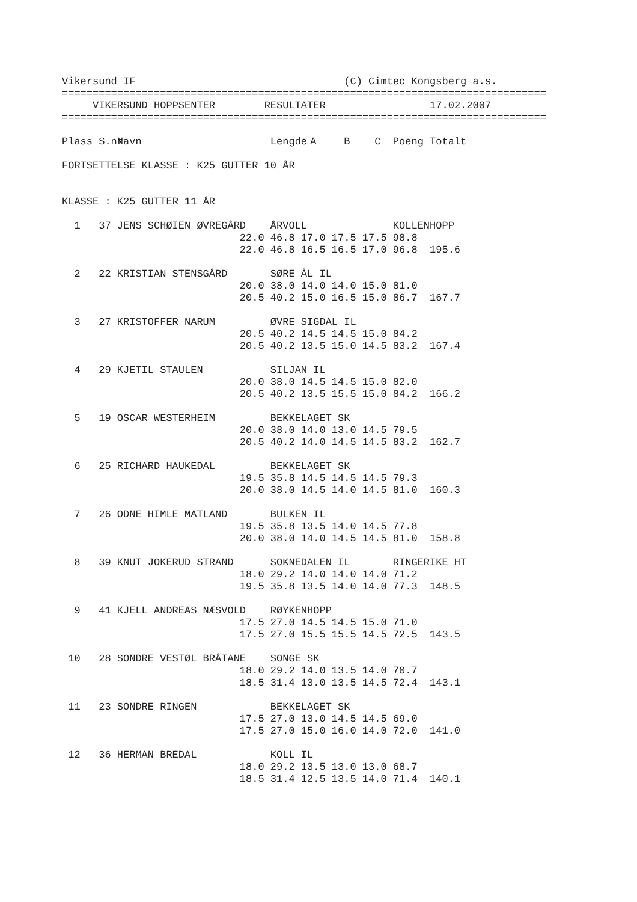Vikersund IF (C) Cimtec Kongsberg a.s.
===============================================================================
VIKERSUND HOPPSENTER RESULTATER 17.02.2007
===============================================================================
| Plass S.nr | | Navn | | Lengde | A | B | C | Poeng | Totalt |
| --- | --- | --- | --- | --- | --- | --- | --- | --- | --- |
| FORTSETTELSE KLASSE : K25 GUTTER 10 ÅR | | | | | | | | | |
| KLASSE : K25 GUTTER 11 ÅR | | | | | | | | | |
| 1 | 37 | JENS SCHØIEN ØVREGÅRD | | ÅRVOLL | | | | KOLLENHOPP | |
| | | | 22.0 | 46.8 | 17.0 | 17.5 | 17.5 | 98.8 | |
| | | | 22.0 | 46.8 | 16.5 | 16.5 | 17.0 | 96.8 | 195.6 |
| 2 | 22 | KRISTIAN STENSGÅRD | | SØRE ÅL IL | | | | | |
| | | | 20.0 | 38.0 | 14.0 | 14.0 | 15.0 | 81.0 | |
| | | | 20.5 | 40.2 | 15.0 | 16.5 | 15.0 | 86.7 | 167.7 |
| 3 | 27 | KRISTOFFER NARUM | | ØVRE SIGDAL IL | | | | | |
| | | | 20.5 | 40.2 | 14.5 | 14.5 | 15.0 | 84.2 | |
| | | | 20.5 | 40.2 | 13.5 | 15.0 | 14.5 | 83.2 | 167.4 |
| 4 | 29 | KJETIL STAULEN | | SILJAN IL | | | | | |
| | | | 20.0 | 38.0 | 14.5 | 14.5 | 15.0 | 82.0 | |
| | | | 20.5 | 40.2 | 13.5 | 15.5 | 15.0 | 84.2 | 166.2 |
| 5 | 19 | OSCAR WESTERHEIM | | BEKKELAGET SK | | | | | |
| | | | 20.0 | 38.0 | 14.0 | 13.0 | 14.5 | 79.5 | |
| | | | 20.5 | 40.2 | 14.0 | 14.5 | 14.5 | 83.2 | 162.7 |
| 6 | 25 | RICHARD HAUKEDAL | | BEKKELAGET SK | | | | | |
| | | | 19.5 | 35.8 | 14.5 | 14.5 | 14.5 | 79.3 | |
| | | | 20.0 | 38.0 | 14.5 | 14.0 | 14.5 | 81.0 | 160.3 |
| 7 | 26 | ODNE HIMLE MATLAND | | BULKEN IL | | | | | |
| | | | 19.5 | 35.8 | 13.5 | 14.0 | 14.5 | 77.8 | |
| | | | 20.0 | 38.0 | 14.0 | 14.5 | 14.5 | 81.0 | 158.8 |
| 8 | 39 | KNUT JOKERUD STRAND | | SOKNEDALEN IL | | | | RINGERIKE HT | |
| | | | 18.0 | 29.2 | 14.0 | 14.0 | 14.0 | 71.2 | |
| | | | 19.5 | 35.8 | 13.5 | 14.0 | 14.0 | 77.3 | 148.5 |
| 9 | 41 | KJELL ANDREAS NÆSVOLD | | RØYKENHOPP | | | | | |
| | | | 17.5 | 27.0 | 14.5 | 14.5 | 15.0 | 71.0 | |
| | | | 17.5 | 27.0 | 15.5 | 15.5 | 14.5 | 72.5 | 143.5 |
| 10 | 28 | SONDRE VESTØL BRÅTANE | | SONGE SK | | | | | |
| | | | 18.0 | 29.2 | 14.0 | 13.5 | 14.0 | 70.7 | |
| | | | 18.5 | 31.4 | 13.0 | 13.5 | 14.5 | 72.4 | 143.1 |
| 11 | 23 | SONDRE RINGEN | | BEKKELAGET SK | | | | | |
| | | | 17.5 | 27.0 | 13.0 | 14.5 | 14.5 | 69.0 | |
| | | | 17.5 | 27.0 | 15.0 | 16.0 | 14.0 | 72.0 | 141.0 |
| 12 | 36 | HERMAN BREDAL | | KOLL IL | | | | | |
| | | | 18.0 | 29.2 | 13.5 | 13.0 | 13.0 | 68.7 | |
| | | | 18.5 | 31.4 | 12.5 | 13.5 | 14.0 | 71.4 | 140.1 |